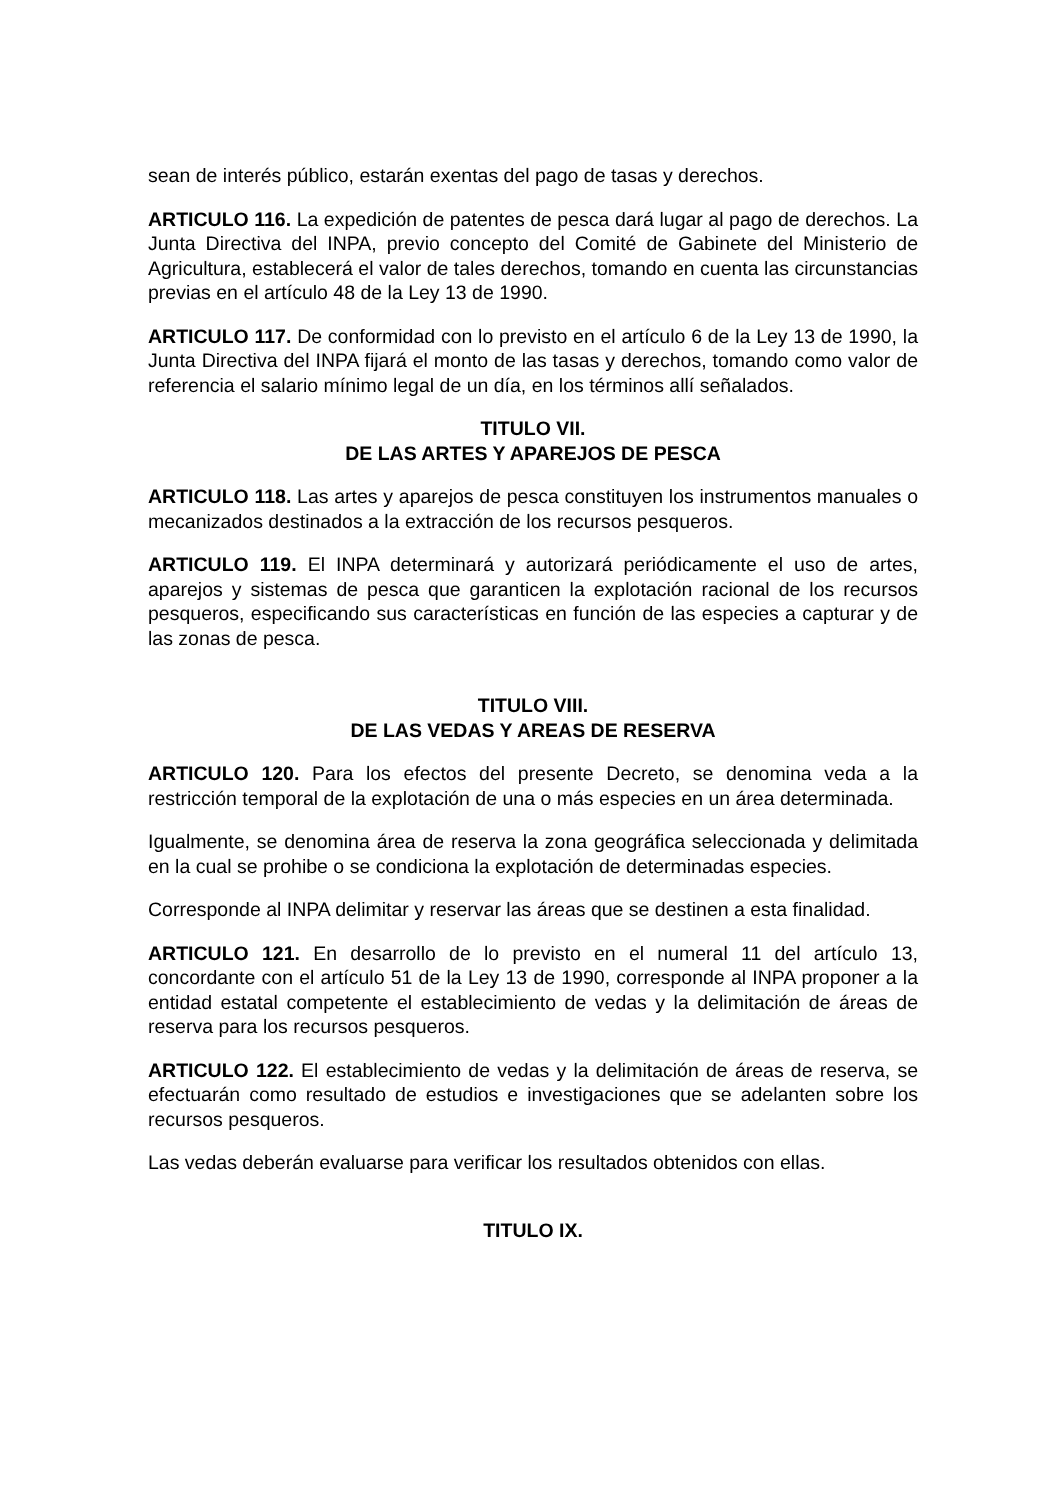sean de interés público, estarán exentas del pago de tasas y derechos.
ARTICULO 116. La expedición de patentes de pesca dará lugar al pago de derechos. La Junta Directiva del INPA, previo concepto del Comité de Gabinete del Ministerio de Agricultura, establecerá el valor de tales derechos, tomando en cuenta las circunstancias previas en el artículo 48 de la Ley 13 de 1990.
ARTICULO 117. De conformidad con lo previsto en el artículo 6 de la Ley 13 de 1990, la Junta Directiva del INPA fijará el monto de las tasas y derechos, tomando como valor de referencia el salario mínimo legal de un día, en los términos allí señalados.
TITULO VII.
DE LAS ARTES Y APAREJOS DE PESCA
ARTICULO 118. Las artes y aparejos de pesca constituyen los instrumentos manuales o mecanizados destinados a la extracción de los recursos pesqueros.
ARTICULO 119. El INPA determinará y autorizará periódicamente el uso de artes, aparejos y sistemas de pesca que garanticen la explotación racional de los recursos pesqueros, especificando sus características en función de las especies a capturar y de las zonas de pesca.
TITULO VIII.
DE LAS VEDAS Y AREAS DE RESERVA
ARTICULO 120. Para los efectos del presente Decreto, se denomina veda a la restricción temporal de la explotación de una o más especies en un área determinada.
Igualmente, se denomina área de reserva la zona geográfica seleccionada y delimitada en la cual se prohibe o se condiciona la explotación de determinadas especies.
Corresponde al INPA delimitar y reservar las áreas que se destinen a esta finalidad.
ARTICULO 121. En desarrollo de lo previsto en el numeral 11 del artículo 13, concordante con el artículo 51 de la Ley 13 de 1990, corresponde al INPA proponer a la entidad estatal competente el establecimiento de vedas y la delimitación de áreas de reserva para los recursos pesqueros.
ARTICULO 122. El establecimiento de vedas y la delimitación de áreas de reserva, se efectuarán como resultado de estudios e investigaciones que se adelanten sobre los recursos pesqueros.
Las vedas deberán evaluarse para verificar los resultados obtenidos con ellas.
TITULO IX.